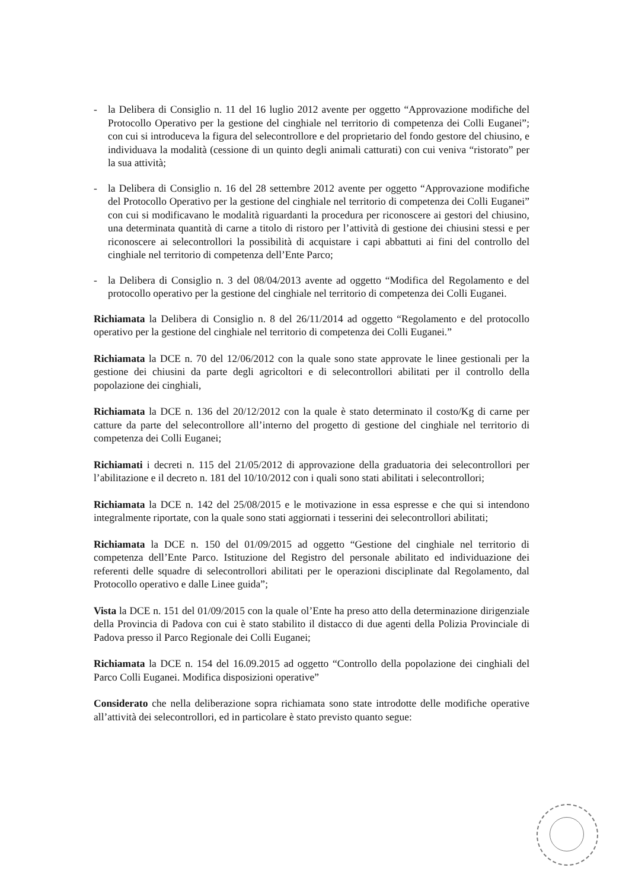- la Delibera di Consiglio n. 11 del 16 luglio 2012 avente per oggetto “Approvazione modifiche del Protocollo Operativo per la gestione del cinghiale nel territorio di competenza dei Colli Euganei”; con cui si introduceva la figura del selecontrollore e del proprietario del fondo gestore del chiusino, e individuava la modalità (cessione di un quinto degli animali catturati) con cui veniva “ristorato” per la sua attività;
- la Delibera di Consiglio n. 16 del 28 settembre 2012 avente per oggetto “Approvazione modifiche del Protocollo Operativo per la gestione del cinghiale nel territorio di competenza dei Colli Euganei” con cui si modificavano le modalità riguardanti la procedura per riconoscere ai gestori del chiusino, una determinata quantità di carne a titolo di ristoro per l’attività di gestione dei chiusini stessi e per riconoscere ai selecontrollori la possibilità di acquistare i capi abbattuti ai fini del controllo del cinghiale nel territorio di competenza dell’Ente Parco;
- la Delibera di Consiglio n. 3 del 08/04/2013 avente ad oggetto “Modifica del Regolamento e del protocollo operativo per la gestione del cinghiale nel territorio di competenza dei Colli Euganei.
Richiamata la Delibera di Consiglio n. 8 del 26/11/2014 ad oggetto “Regolamento e del protocollo operativo per la gestione del cinghiale nel territorio di competenza dei Colli Euganei.”
Richiamata la DCE n. 70 del 12/06/2012 con la quale sono state approvate le linee gestionali per la gestione dei chiusini da parte degli agricoltori e di selecontrollori abilitati per il controllo della popolazione dei cinghiali,
Richiamata la DCE n. 136 del 20/12/2012 con la quale è stato determinato il costo/Kg di carne per catture da parte del selecontrollore all’interno del progetto di gestione del cinghiale nel territorio di competenza dei Colli Euganei;
Richiamati i decreti n. 115 del 21/05/2012 di approvazione della graduatoria dei selecontrollori per l’abilitazione e il decreto n. 181 del 10/10/2012 con i quali sono stati abilitati i selecontrollori;
Richiamata la DCE n. 142 del 25/08/2015 e le motivazione in essa espresse e che qui si intendono integralmente riportate, con la quale sono stati aggiornati i tesserini dei selecontrollori abilitati;
Richiamata la DCE n. 150 del 01/09/2015 ad oggetto “Gestione del cinghiale nel territorio di competenza dell’Ente Parco. Istituzione del Registro del personale abilitato ed individuazione dei referenti delle squadre di selecontrollori abilitati per le operazioni disciplinate dal Regolamento, dal Protocollo operativo e dalle Linee guida”;
Vista la DCE n. 151 del 01/09/2015 con la quale ol’Ente ha preso atto della determinazione dirigenziale della Provincia di Padova con cui è stato stabilito il distacco di due agenti della Polizia Provinciale di Padova presso il Parco Regionale dei Colli Euganei;
Richiamata la DCE n. 154 del 16.09.2015 ad oggetto “Controllo della popolazione dei cinghiali del Parco Colli Euganei. Modifica disposizioni operative”
Considerato che nella deliberazione sopra richiamata sono state introdotte delle modifiche operative all’attività dei selecontrollori, ed in particolare è stato previsto quanto segue: